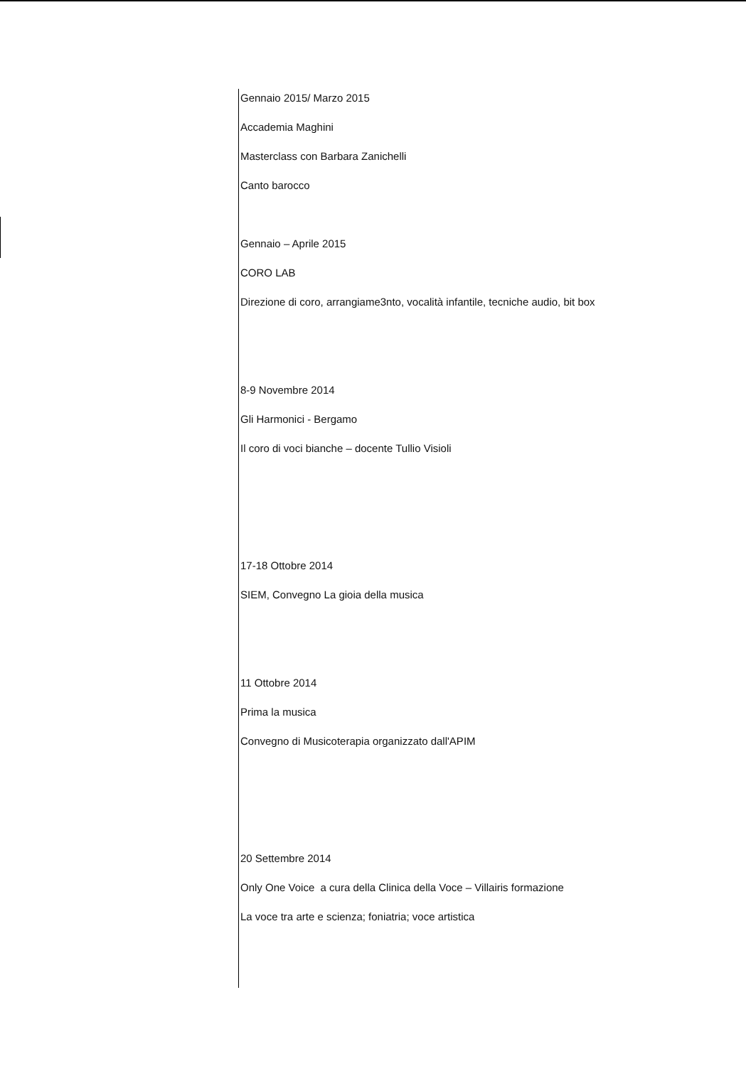Gennaio 2015/ Marzo 2015
Accademia Maghini
Masterclass con Barbara Zanichelli
Canto barocco
Gennaio – Aprile 2015
CORO LAB
Direzione di coro, arrangiame3nto, vocalità infantile, tecniche audio, bit box
8-9 Novembre 2014
Gli Harmonici - Bergamo
Il coro di voci bianche – docente Tullio Visioli
17-18 Ottobre 2014
SIEM, Convegno La gioia della musica
11 Ottobre 2014
Prima la musica
Convegno di Musicoterapia organizzato dall'APIM
20 Settembre 2014
Only One Voice a cura della Clinica della Voce – Villairis formazione
La voce tra arte e scienza; foniatria; voce artistica